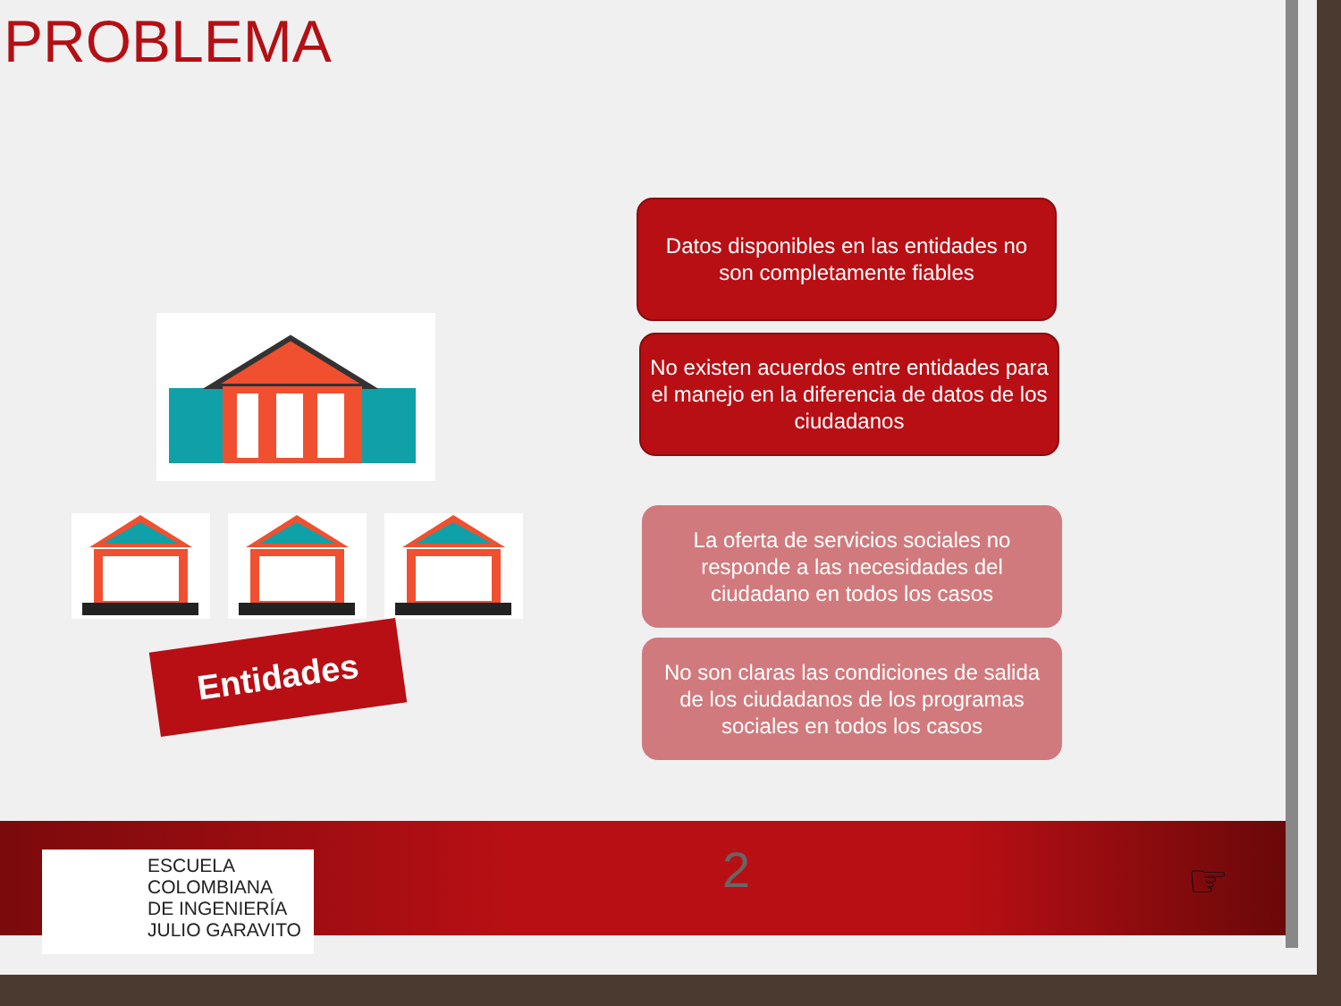PROBLEMA
Datos disponibles en las entidades no son completamente fiables
No existen acuerdos entre entidades para el manejo en la diferencia de datos de los ciudadanos
La oferta de servicios sociales no responde a las necesidades del ciudadano en todos los casos
No son claras las condiciones de salida de los ciudadanos de los programas sociales en todos los casos
Entidades
ESCUELA
COLOMBIANA
DE INGENIERÍA
JULIO GARAVITO
2 ☞